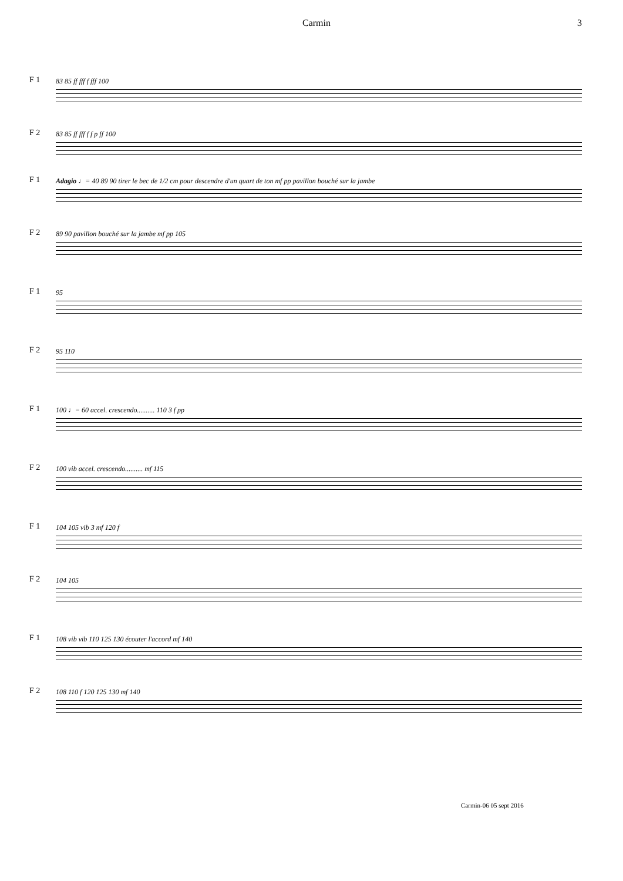Carmin 3
F 1
83 85 ff fff f fff 100
F 2
83 85 ff fff f f p ff 100
F 1
Adagio ♩= 40 89 90 tirer le bec de 1/2 cm pour descendre d'un quart de ton mf pp pavillon bouché sur la jambe
F 2
89 90 pavillon bouché sur la jambe mf pp 105
F 1
95
F 2
95 110
F 1
100 ♩= 60 accel. crescendo.......... 110 3 f pp
F 2
100 vib accel. crescendo.......... mf 115
F 1
104 105 vib 3 mf 120 f
F 2
104 105
F 1
108 vib vib 110 125 130 écouter l'accord mf 140
F 2
108 110 f 120 125 130 mf 140
Carmin-06 05 sept 2016